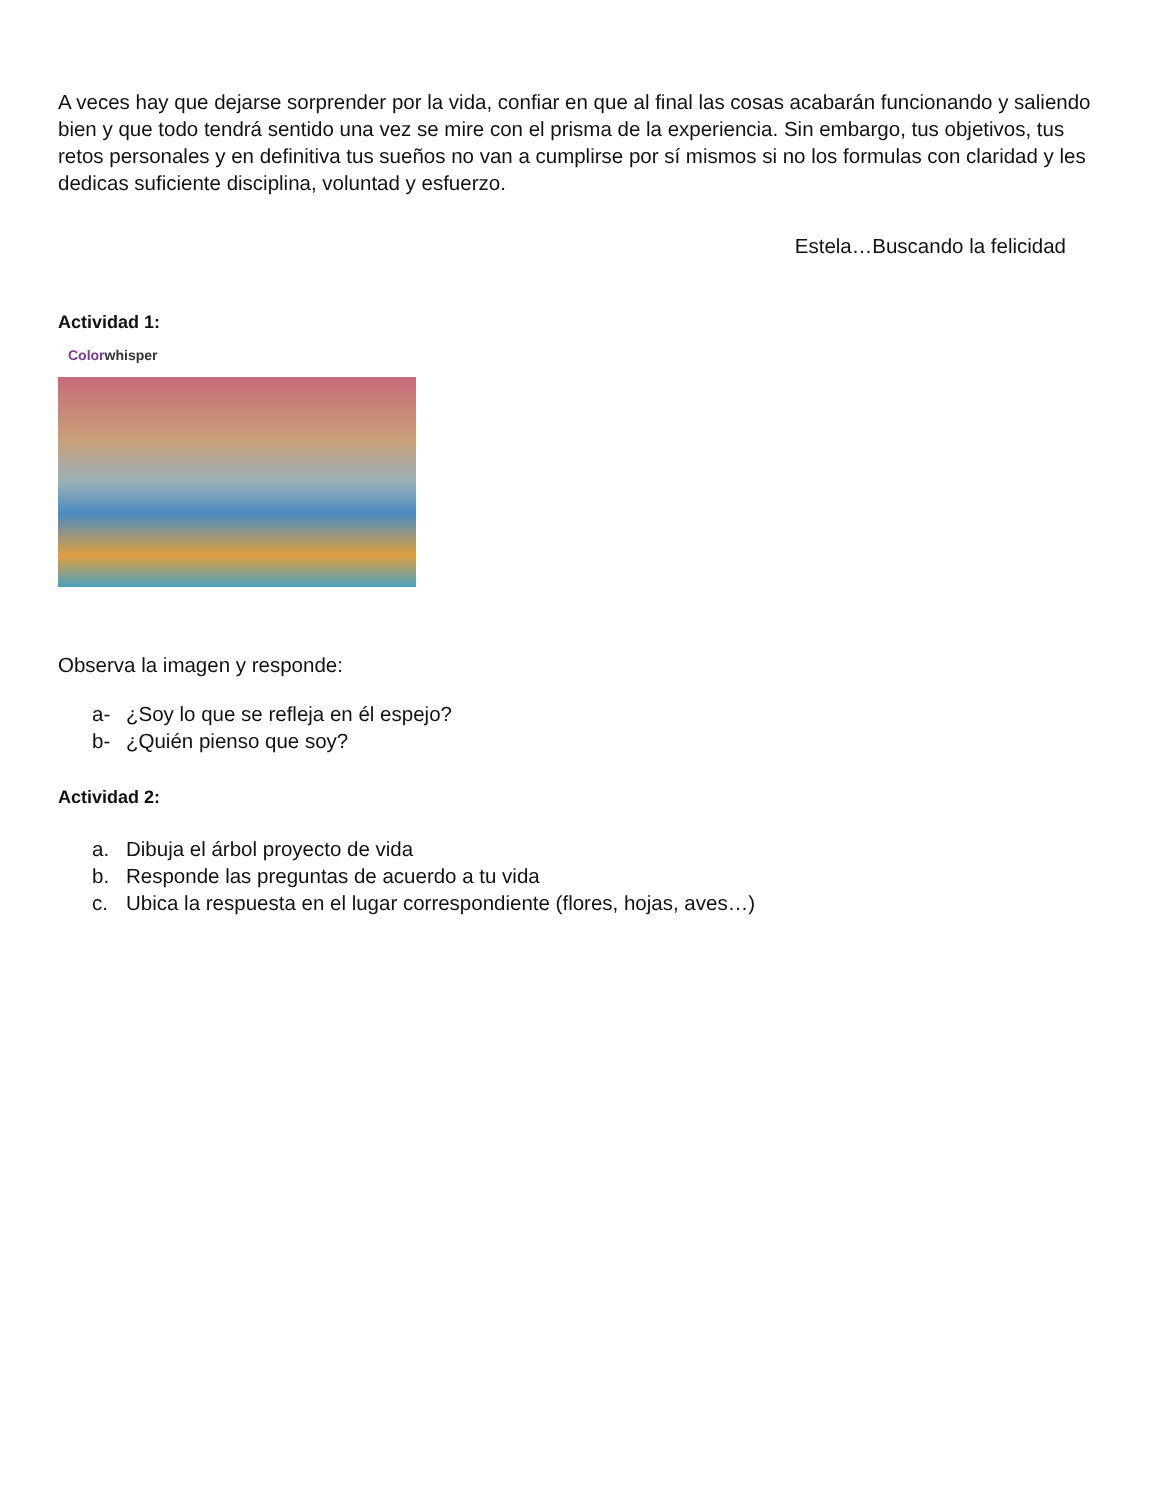A veces hay que dejarse sorprender por la vida, confiar en que al final las cosas acabarán funcionando y saliendo bien y que todo tendrá sentido una vez se mire con el prisma de la experiencia. Sin embargo, tus objetivos, tus retos personales y en definitiva tus sueños no van a cumplirse por sí mismos si no los formulas con claridad y les dedicas suficiente disciplina, voluntad y esfuerzo.
Estela…Buscando la felicidad
Actividad 1:
Colorwhisper
Observa la imagen y responde:
a- ¿Soy lo que se refleja en él espejo?
b- ¿Quién pienso que soy?
Actividad 2:
a. Dibuja el árbol proyecto de vida
b. Responde las preguntas de acuerdo a tu vida
c. Ubica la respuesta en el lugar correspondiente (flores, hojas, aves…)